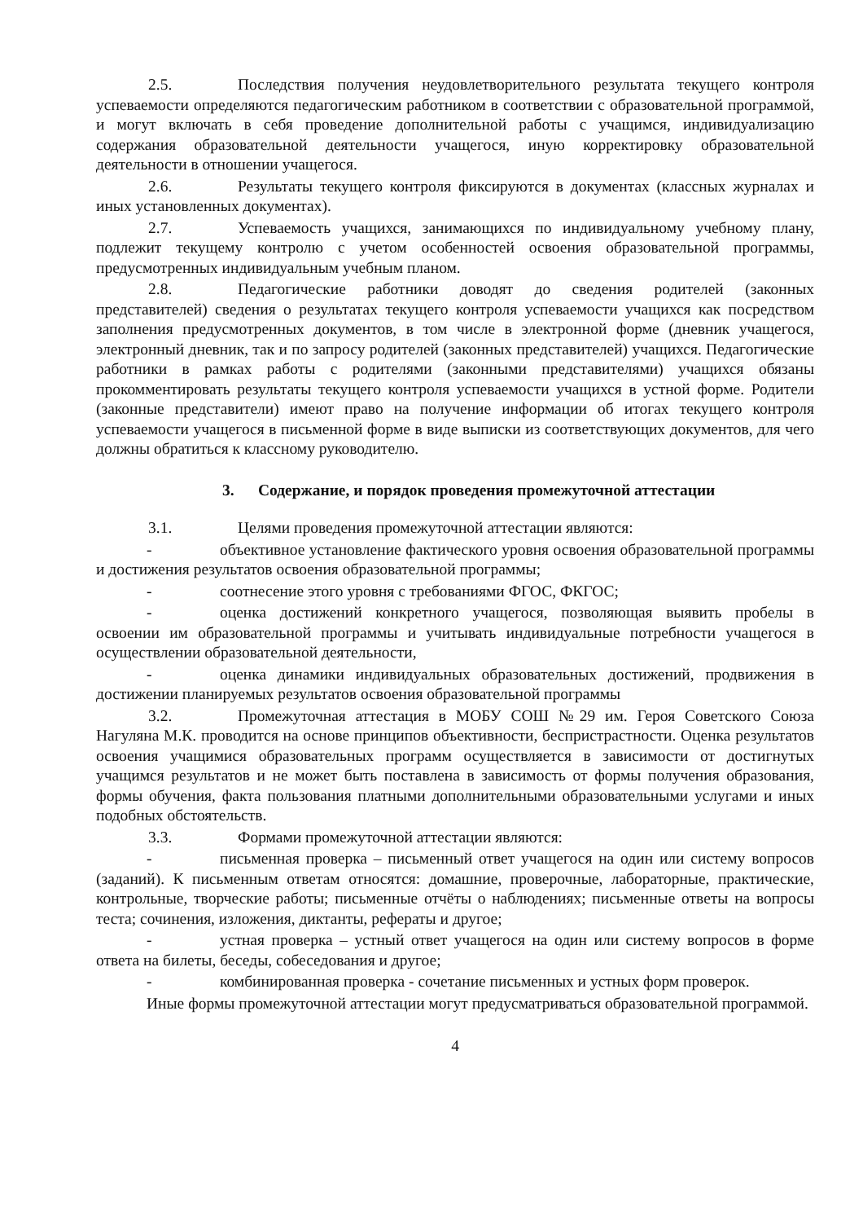2.5. Последствия получения неудовлетворительного результата текущего контроля успеваемости определяются педагогическим работником в соответствии с образовательной программой, и могут включать в себя проведение дополнительной работы с учащимся, индивидуализацию содержания образовательной деятельности учащегося, иную корректировку образовательной деятельности в отношении учащегося.
2.6. Результаты текущего контроля фиксируются в документах (классных журналах и иных установленных документах).
2.7. Успеваемость учащихся, занимающихся по индивидуальному учебному плану, подлежит текущему контролю с учетом особенностей освоения образовательной программы, предусмотренных индивидуальным учебным планом.
2.8. Педагогические работники доводят до сведения родителей (законных представителей) сведения о результатах текущего контроля успеваемости учащихся как посредством заполнения предусмотренных документов, в том числе в электронной форме (дневник учащегося, электронный дневник, так и по запросу родителей (законных представителей) учащихся. Педагогические работники в рамках работы с родителями (законными представителями) учащихся обязаны прокомментировать результаты текущего контроля успеваемости учащихся в устной форме. Родители (законные представители) имеют право на получение информации об итогах текущего контроля успеваемости учащегося в письменной форме в виде выписки из соответствующих документов, для чего должны обратиться к классному руководителю.
3. Содержание, и порядок проведения промежуточной аттестации
3.1. Целями проведения промежуточной аттестации являются:
- объективное установление фактического уровня освоения образовательной программы и достижения результатов освоения образовательной программы;
- соотнесение этого уровня с требованиями ФГОС, ФКГОС;
- оценка достижений конкретного учащегося, позволяющая выявить пробелы в освоении им образовательной программы и учитывать индивидуальные потребности учащегося в осуществлении образовательной деятельности,
- оценка динамики индивидуальных образовательных достижений, продвижения в достижении планируемых результатов освоения образовательной программы
3.2. Промежуточная аттестация в МОБУ СОШ №29 им. Героя Советского Союза Нагуляна М.К. проводится на основе принципов объективности, беспристрастности. Оценка результатов освоения учащимися образовательных программ осуществляется в зависимости от достигнутых учащимся результатов и не может быть поставлена в зависимость от формы получения образования, формы обучения, факта пользования платными дополнительными образовательными услугами и иных подобных обстоятельств.
3.3. Формами промежуточной аттестации являются:
- письменная проверка – письменный ответ учащегося на один или систему вопросов (заданий). К письменным ответам относятся: домашние, проверочные, лабораторные, практические, контрольные, творческие работы; письменные отчёты о наблюдениях; письменные ответы на вопросы теста; сочинения, изложения, диктанты, рефераты и другое;
- устная проверка – устный ответ учащегося на один или систему вопросов в форме ответа на билеты, беседы, собеседования и другое;
- комбинированная проверка - сочетание письменных и устных форм проверок.
Иные формы промежуточной аттестации могут предусматриваться образовательной программой.
4